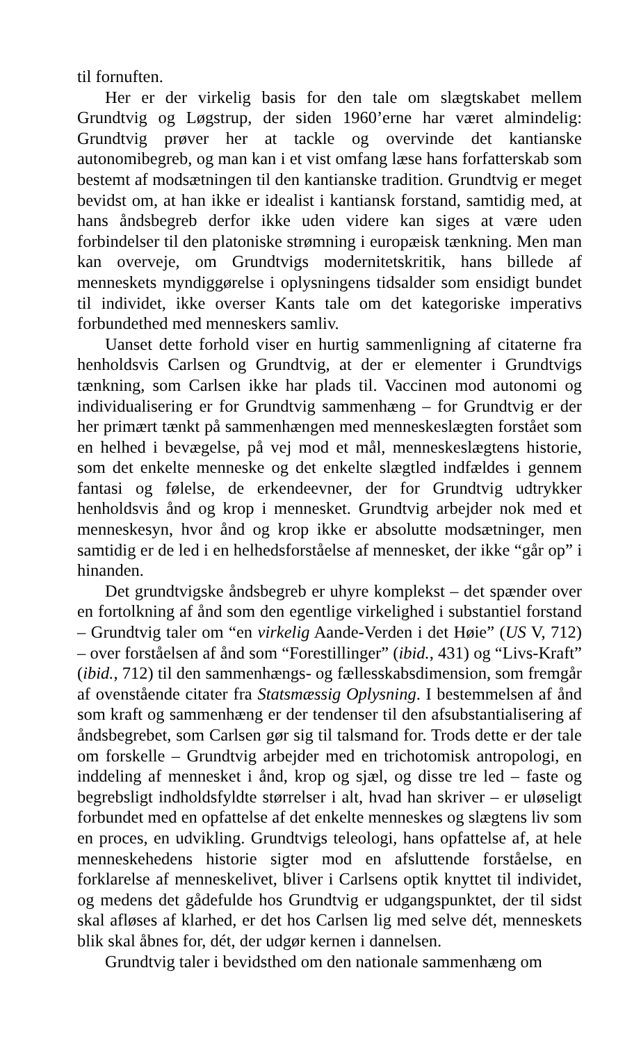til fornuften.
Her er der virkelig basis for den tale om slægtskabet mellem Grundtvig og Løgstrup, der siden 1960’erne har været almindelig: Grundtvig prøver her at tackle og overvinde det kantianske autonomi­begreb, og man kan i et vist omfang læse hans forfatterskab som bestemt af modsætningen til den kantianske tradition. Grundtvig er meget bevidst om, at han ikke er idealist i kantiansk forstand, samtidig med, at hans åndsbegreb derfor ikke uden videre kan siges at være uden forbindelser til den platoniske strømning i europæisk tænkning. Men man kan overveje, om Grundtvigs modernitetskritik, hans billede af menneskets myndiggørelse i oplysningens tidsalder som ensidigt bundet til individet, ikke overser Kants tale om det kategoriske impe­rativs forbundethed med menneskers samliv.
Uanset dette forhold viser en hurtig sammenligning af citaterne fra henholdsvis Carlsen og Grundtvig, at der er elementer i Grundtvigs tænkning, som Carlsen ikke har plads til. Vaccinen mod autonomi og individualisering er for Grundtvig sammenhæng – for Grundtvig er der her primært tænkt på sammenhængen med menneskeslægten forstået som en helhed i bevægelse, på vej mod et mål, menneskeslægtens historie, som det enkelte menneske og det enkelte slægtled indfældes i gennem fantasi og følelse, de erkendeevner, der for Grundtvig udtryk­ker henholdsvis ånd og krop i mennesket. Grundtvig arbejder nok med et menneskesyn, hvor ånd og krop ikke er absolutte modsætninger, men samtidig er de led i en helhedsforståelse af mennesket, der ikke “går op” i hinanden.
Det grundtvigske åndsbegreb er uhyre komplekst – det spænder over en fortolkning af ånd som den egentlige virkelighed i substantiel forstand – Grundtvig taler om “en virkelig Aande-Verden i det Høie” (US V, 712) – over forståelsen af ånd som “Forestillinger” (ibid., 431) og “Livs-Kraft” (ibid., 712) til den sammenhængs- og fællesskabs­dimension, som fremgår af ovenstående citater fra Statsmæssig Oplysning. I bestemmelsen af ånd som kraft og sammenhæng er der tendenser til den afsubstantialisering af åndsbegrebet, som Carlsen gør sig til talsmand for. Trods dette er der tale om forskelle – Grundtvig arbejder med en trichotomisk antropologi, en inddeling af mennesket i ånd, krop og sjæl, og disse tre led – faste og begrebsligt indholdsfyldte størrelser i alt, hvad han skriver – er uløseligt forbundet med en opfattelse af det enkelte menneskes og slægtens liv som en proces, en udvikling. Grundtvigs teleologi, hans opfattelse af, at hele menneske­hedens historie sigter mod en afsluttende forståelse, en forklarelse af menneskelivet, bliver i Carlsens optik knyttet til individet, og medens det gådefulde hos Grundtvig er udgangspunktet, der til sidst skal afløses af klarhed, er det hos Carlsen lig med selve dét, menneskets blik skal åbnes for, dét, der udgør kernen i dannelsen.
Grundtvig taler i bevidsthed om den nationale sammenhæng om